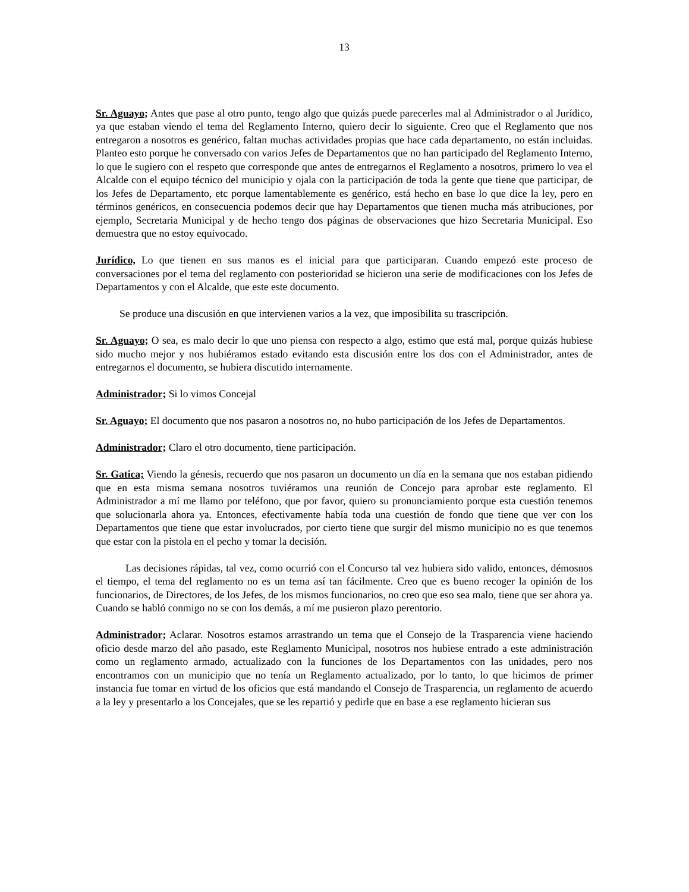13
Sr. Aguayo; Antes que pase al otro punto, tengo algo que quizás puede parecerles mal al Administrador o al Jurídico, ya que estaban viendo el tema del Reglamento Interno, quiero decir lo siguiente. Creo que el Reglamento que nos entregaron a nosotros es genérico, faltan muchas actividades propias que hace cada departamento, no están incluidas. Planteo esto porque he conversado con varios Jefes de Departamentos que no han participado del Reglamento Interno, lo que le sugiero con el respeto que corresponde que antes de entregarnos el Reglamento a nosotros, primero lo vea el Alcalde con el equipo técnico del municipio y ojala con la participación de toda la gente que tiene que participar, de los Jefes de Departamento, etc porque lamentablemente es genérico, está hecho en base lo que dice la ley, pero en términos genéricos, en consecuencia podemos decir que hay Departamentos que tienen mucha más atribuciones, por ejemplo, Secretaria Municipal y de hecho tengo dos páginas de observaciones que hizo Secretaria Municipal. Eso demuestra que no estoy equivocado.
Jurídico, Lo que tienen en sus manos es el inicial para que participaran. Cuando empezó este proceso de conversaciones por el tema del reglamento con posterioridad se hicieron una serie de modificaciones con los Jefes de Departamentos y con el Alcalde, que este este documento.
Se produce una discusión en que intervienen varios a la vez, que imposibilita su trascripción.
Sr. Aguayo; O sea, es malo decir lo que uno piensa con respecto a algo, estimo que está mal, porque quizás hubiese sido mucho mejor y nos hubiéramos estado evitando esta discusión entre los dos con el Administrador, antes de entregarnos el documento, se hubiera discutido internamente.
Administrador; Si lo vimos Concejal
Sr. Aguayo; El documento que nos pasaron a nosotros no, no hubo participación de los Jefes de Departamentos.
Administrador; Claro el otro documento, tiene participación.
Sr. Gatica; Viendo la génesis, recuerdo que nos pasaron un documento un día en la semana que nos estaban pidiendo que en esta misma semana nosotros tuviéramos una reunión de Concejo para aprobar este reglamento. El Administrador a mí me llamo por teléfono, que por favor, quiero su pronunciamiento porque esta cuestión tenemos que solucionarla ahora ya. Entonces, efectivamente había toda una cuestión de fondo que tiene que ver con los Departamentos que tiene que estar involucrados, por cierto tiene que surgir del mismo municipio no es que tenemos que estar con la pistola en el pecho y tomar la decisión.
Las decisiones rápidas, tal vez, como ocurrió con el Concurso tal vez hubiera sido valido, entonces, démosnos el tiempo, el tema del reglamento no es un tema así tan fácilmente. Creo que es bueno recoger la opinión de los funcionarios, de Directores, de los Jefes, de los mismos funcionarios, no creo que eso sea malo, tiene que ser ahora ya. Cuando se habló conmigo no se con los demás, a mí me pusieron plazo perentorio.
Administrador; Aclarar. Nosotros estamos arrastrando un tema que el Consejo de la Trasparencia viene haciendo oficio desde marzo del año pasado, este Reglamento Municipal, nosotros nos hubiese entrado a este administración como un reglamento armado, actualizado con la funciones de los Departamentos con las unidades, pero nos encontramos con un municipio que no tenía un Reglamento actualizado, por lo tanto, lo que hicimos de primer instancia fue tomar en virtud de los oficios que está mandando el Consejo de Trasparencia, un reglamento de acuerdo a la ley y presentarlo a los Concejales, que se les repartió y pedirle que en base a ese reglamento hicieran sus